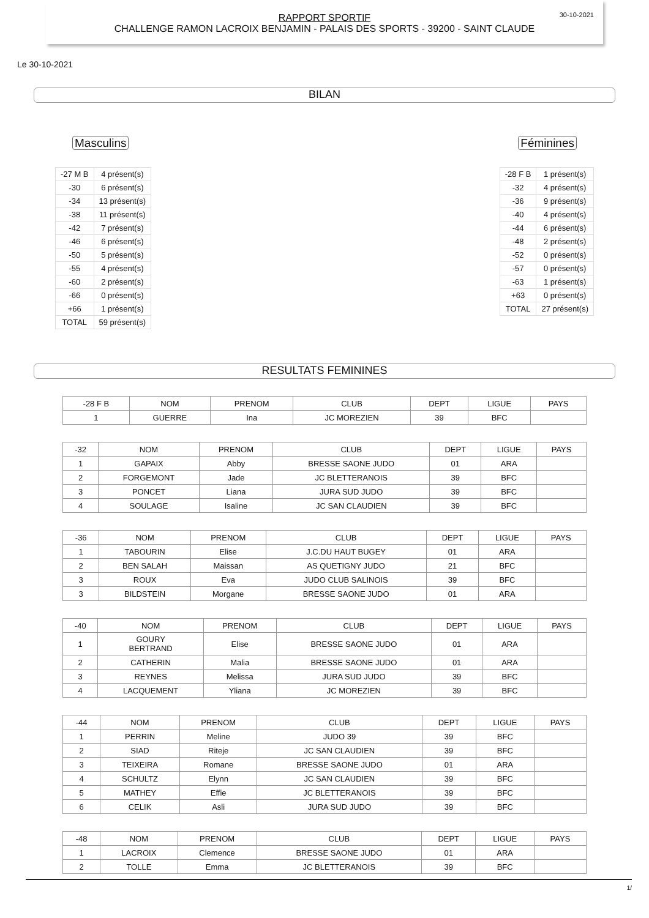30-10-2021
RAPPORT SPORTIF
CHALLENGE RAMON LACROIX BENJAMIN - PALAIS DES SPORTS - 39200 - SAINT CLAUDE
Le 30-10-2021
BILAN
Masculins
| -27 M B | 4 présent(s) |
| -30 | 6 présent(s) |
| -34 | 13 présent(s) |
| -38 | 11 présent(s) |
| -42 | 7 présent(s) |
| -46 | 6 présent(s) |
| -50 | 5 présent(s) |
| -55 | 4 présent(s) |
| -60 | 2 présent(s) |
| -66 | 0 présent(s) |
| +66 | 1 présent(s) |
| TOTAL | 59 présent(s) |
Féminines
| -28 F B | 1 présent(s) |
| -32 | 4 présent(s) |
| -36 | 9 présent(s) |
| -40 | 4 présent(s) |
| -44 | 6 présent(s) |
| -48 | 2 présent(s) |
| -52 | 0 présent(s) |
| -57 | 0 présent(s) |
| -63 | 1 présent(s) |
| +63 | 0 présent(s) |
| TOTAL | 27 présent(s) |
RESULTATS FEMININES
| -28 F B | NOM | PRENOM | CLUB | DEPT | LIGUE | PAYS |
| 1 | GUERRE | Ina | JC MOREZIEN | 39 | BFC | |
| -32 | NOM | PRENOM | CLUB | DEPT | LIGUE | PAYS |
| 1 | GAPAIX | Abby | BRESSE SAONE JUDO | 01 | ARA | |
| 2 | FORGEMONT | Jade | JC BLETTERANOIS | 39 | BFC | |
| 3 | PONCET | Liana | JURA SUD JUDO | 39 | BFC | |
| 4 | SOULAGE | Isaline | JC SAN CLAUDIEN | 39 | BFC | |
| -36 | NOM | PRENOM | CLUB | DEPT | LIGUE | PAYS |
| 1 | TABOURIN | Elise | J.C.DU HAUT BUGEY | 01 | ARA | |
| 2 | BEN SALAH | Maissan | AS QUETIGNY JUDO | 21 | BFC | |
| 3 | ROUX | Eva | JUDO CLUB SALINOIS | 39 | BFC | |
| 3 | BILDSTEIN | Morgane | BRESSE SAONE JUDO | 01 | ARA | |
| -40 | NOM | PRENOM | CLUB | DEPT | LIGUE | PAYS |
| 1 | GOURY BERTRAND | Elise | BRESSE SAONE JUDO | 01 | ARA | |
| 2 | CATHERIN | Malia | BRESSE SAONE JUDO | 01 | ARA | |
| 3 | REYNES | Melissa | JURA SUD JUDO | 39 | BFC | |
| 4 | LACQUEMENT | Yliana | JC MOREZIEN | 39 | BFC | |
| -44 | NOM | PRENOM | CLUB | DEPT | LIGUE | PAYS |
| 1 | PERRIN | Meline | JUDO 39 | 39 | BFC | |
| 2 | SIAD | Riteje | JC SAN CLAUDIEN | 39 | BFC | |
| 3 | TEIXEIRA | Romane | BRESSE SAONE JUDO | 01 | ARA | |
| 4 | SCHULTZ | Elynn | JC SAN CLAUDIEN | 39 | BFC | |
| 5 | MATHEY | Effie | JC BLETTERANOIS | 39 | BFC | |
| 6 | CELIK | Asli | JURA SUD JUDO | 39 | BFC | |
| -48 | NOM | PRENOM | CLUB | DEPT | LIGUE | PAYS |
| 1 | LACROIX | Clemence | BRESSE SAONE JUDO | 01 | ARA | |
| 2 | TOLLE | Emma | JC BLETTERANOIS | 39 | BFC | |
1/